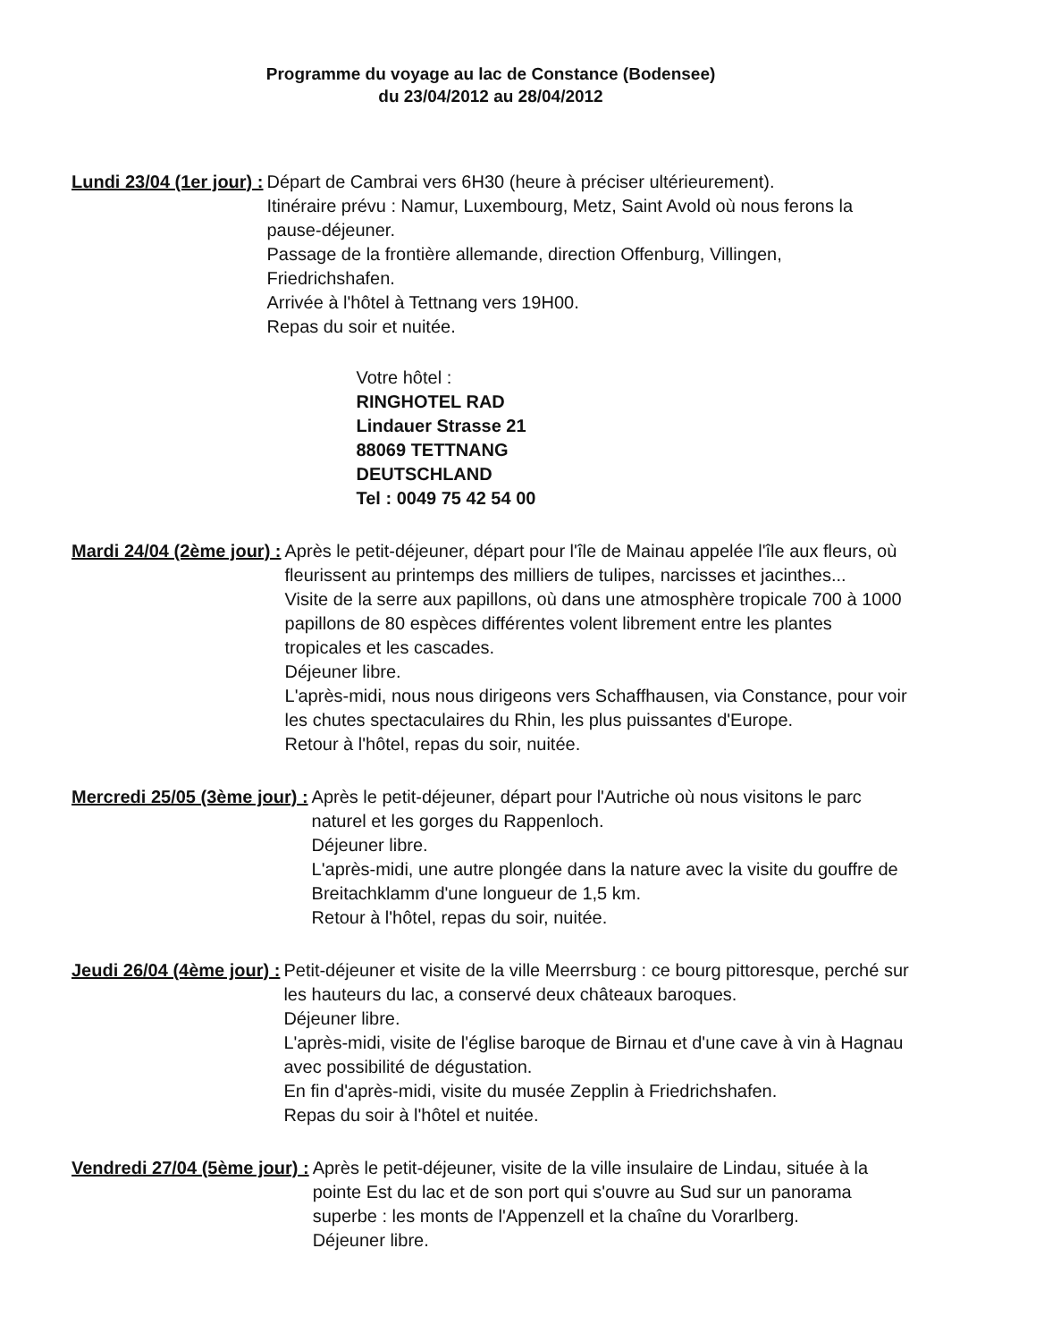Programme du voyage au lac de Constance (Bodensee)
du 23/04/2012 au 28/04/2012
Lundi 23/04 (1er jour) : Départ de Cambrai vers 6H30 (heure à préciser ultérieurement).
Itinéraire prévu : Namur, Luxembourg, Metz, Saint Avold où nous ferons la pause-déjeuner.
Passage de la frontière allemande, direction Offenburg, Villingen, Friedrichshafen.
Arrivée à l'hôtel à Tettnang vers 19H00.
Repas du soir et nuitée.
Votre hôtel :
RINGHOTEL RAD
Lindauer Strasse 21
88069 TETTNANG
DEUTSCHLAND
Tel : 0049 75 42 54 00
Mardi 24/04 (2ème jour) : Après le petit-déjeuner, départ pour l'île de Mainau appelée l'île aux fleurs, où fleurissent au printemps des milliers de tulipes, narcisses et jacinthes...
Visite de la serre aux papillons, où dans une atmosphère tropicale 700 à 1000 papillons de 80 espèces différentes volent librement entre les plantes tropicales et les cascades.
Déjeuner libre.
L'après-midi, nous nous dirigeons vers Schaffhausen, via Constance, pour voir les chutes spectaculaires du Rhin, les plus puissantes d'Europe.
Retour à l'hôtel, repas du soir, nuitée.
Mercredi 25/05 (3ème jour) : Après le petit-déjeuner, départ pour l'Autriche où nous visitons le parc naturel et les gorges du Rappenloch.
Déjeuner libre.
L'après-midi, une autre plongée dans la nature avec la visite du gouffre de Breitachklamm d'une longueur de 1,5 km.
Retour à l'hôtel, repas du soir, nuitée.
Jeudi 26/04 (4ème jour) : Petit-déjeuner et visite de la ville Meerrsburg : ce bourg pittoresque, perché sur les hauteurs du lac, a conservé deux châteaux baroques.
Déjeuner libre.
L'après-midi, visite de l'église baroque de Birnau et d'une cave à vin à Hagnau avec possibilité de dégustation.
En fin d'après-midi, visite du musée Zepplin à Friedrichshafen.
Repas du soir à l'hôtel et nuitée.
Vendredi 27/04 (5ème jour) : Après le petit-déjeuner, visite de la ville insulaire de Lindau, située à la pointe Est du lac et de son port qui s'ouvre au Sud sur un panorama superbe : les monts de l'Appenzell et la chaîne du Vorarlberg.
Déjeuner libre.